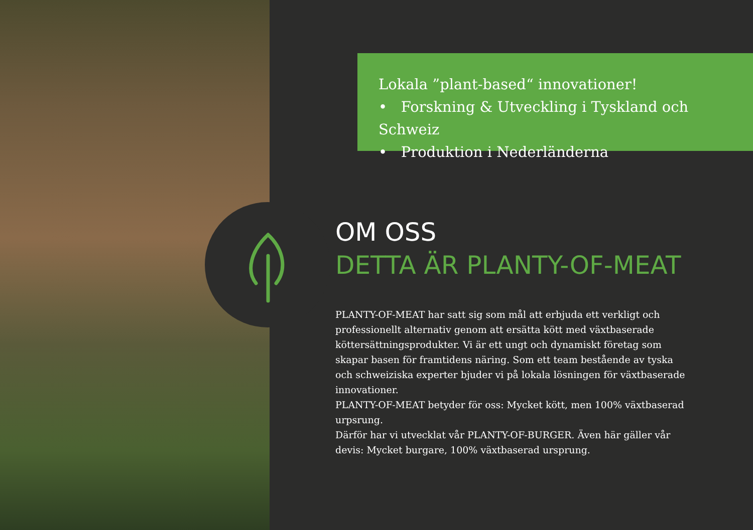Lokala ”plant-based“ innovationer!
• Forskning & Utveckling i Tyskland och Schweiz
• Produktion i Nederländerna
OM OSS
DETTA ÄR PLANTY-OF-MEAT
PLANTY-OF-MEAT har satt sig som mål att erbjuda ett verkligt och professionellt alternativ genom att ersätta kött med växtbaserade köttersättningsprodukter. Vi är ett ungt och dynamiskt företag som skapar basen för framtidens näring. Som ett team bestående av tyska och schweiziska experter bjuder vi på lokala lösningen för växtbaserade innovationer.
PLANTY-OF-MEAT betyder för oss: Mycket kött, men 100% växtbaserad urpsrung.
Därför har vi utvecklat vår PLANTY-OF-BURGER. Även här gäller vår devis: Mycket burgare, 100% växtbaserad ursprung.